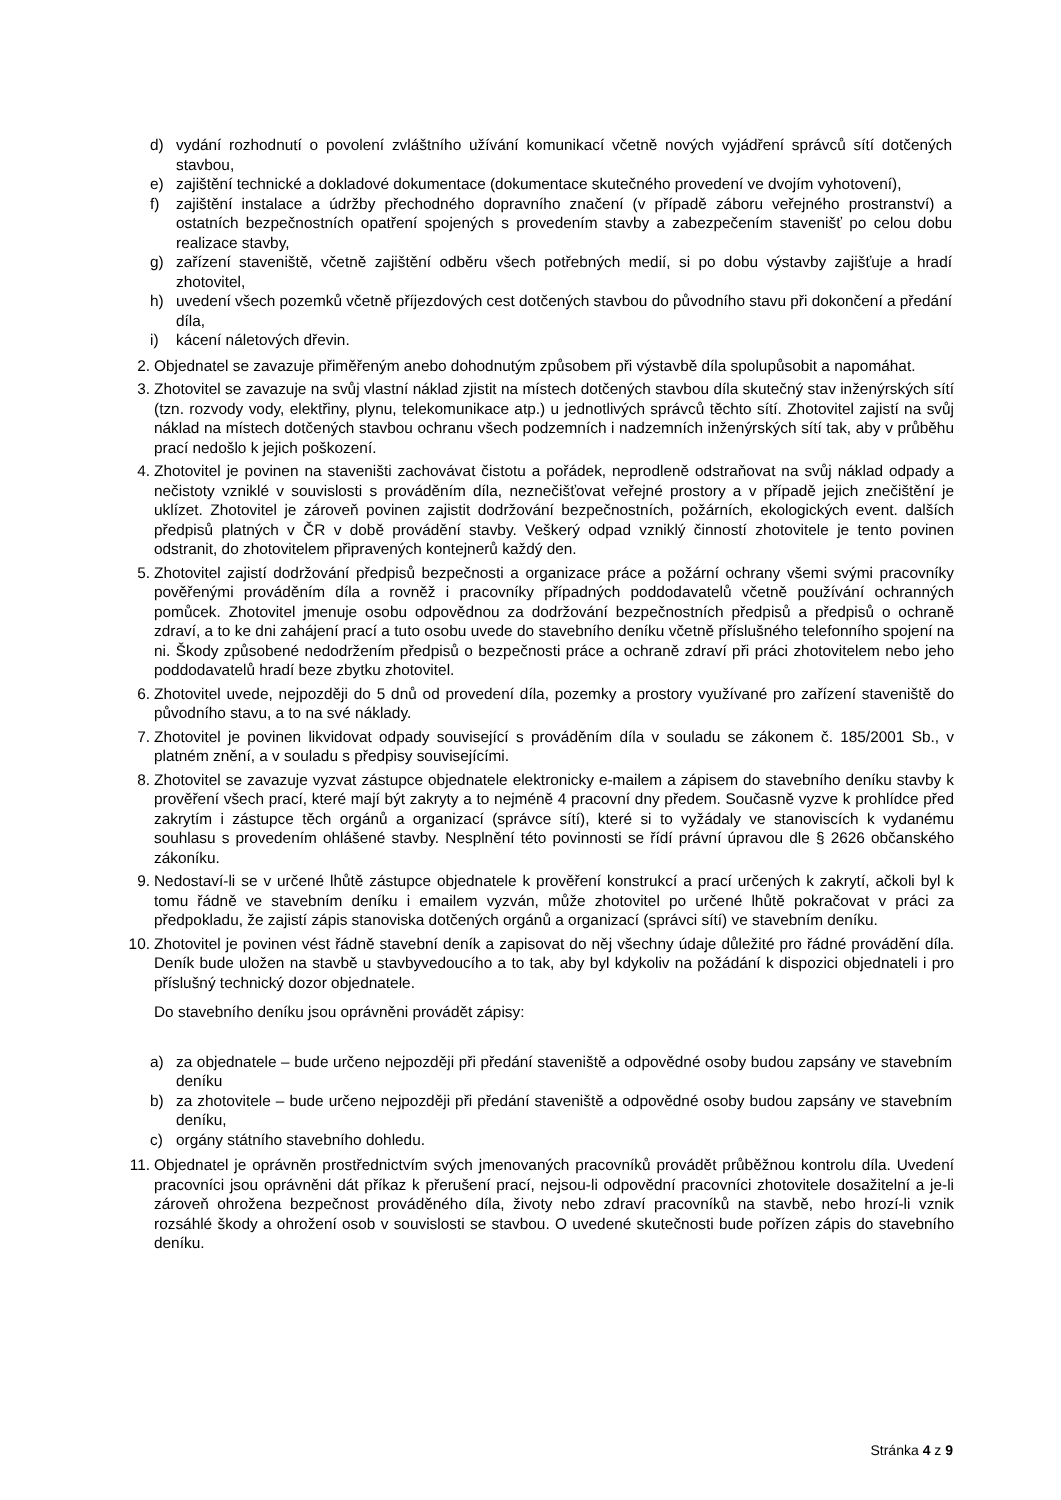d) vydání rozhodnutí o povolení zvláštního užívání komunikací včetně nových vyjádření správců sítí dotčených stavbou,
e) zajištění technické a dokladové dokumentace (dokumentace skutečného provedení ve dvojím vyhotovení),
f) zajištění instalace a údržby přechodného dopravního značení (v případě záboru veřejného prostranství) a ostatních bezpečnostních opatření spojených s provedením stavby a zabezpečením stavenišť po celou dobu realizace stavby,
g) zařízení staveniště, včetně zajištění odběru všech potřebných medií, si po dobu výstavby zajišťuje a hradí zhotovitel,
h) uvedení všech pozemků včetně příjezdových cest dotčených stavbou do původního stavu při dokončení a předání díla,
i) kácení náletových dřevin.
2. Objednatel se zavazuje přiměřeným anebo dohodnutým způsobem při výstavbě díla spolupůsobit a napomáhat.
3. Zhotovitel se zavazuje na svůj vlastní náklad zjistit na místech dotčených stavbou díla skutečný stav inženýrských sítí (tzn. rozvody vody, elektřiny, plynu, telekomunikace atp.) u jednotlivých správců těchto sítí. Zhotovitel zajistí na svůj náklad na místech dotčených stavbou ochranu všech podzemních i nadzemních inženýrských sítí tak, aby v průběhu prací nedošlo k jejich poškození.
4. Zhotovitel je povinen na staveništi zachovávat čistotu a pořádek, neprodleně odstraňovat na svůj náklad odpady a nečistoty vzniklé v souvislosti s prováděním díla, neznečišťovat veřejné prostory a v případě jejich znečištění je uklízet. Zhotovitel je zároveň povinen zajistit dodržování bezpečnostních, požárních, ekologických event. dalších předpisů platných v ČR v době provádění stavby. Veškerý odpad vzniklý činností zhotovitele je tento povinen odstranit, do zhotovitelem připravených kontejnerů každý den.
5. Zhotovitel zajistí dodržování předpisů bezpečnosti a organizace práce a požární ochrany všemi svými pracovníky pověřenými prováděním díla a rovněž i pracovníky případných poddodavatelů včetně používání ochranných pomůcek. Zhotovitel jmenuje osobu odpovědnou za dodržování bezpečnostních předpisů a předpisů o ochraně zdraví, a to ke dni zahájení prací a tuto osobu uvede do stavebního deníku včetně příslušného telefonního spojení na ni. Škody způsobené nedodržením předpisů o bezpečnosti práce a ochraně zdraví při práci zhotovitelem nebo jeho poddodavatelů hradí beze zbytku zhotovitel.
6. Zhotovitel uvede, nejpozději do 5 dnů od provedení díla, pozemky a prostory využívané pro zařízení staveniště do původního stavu, a to na své náklady.
7. Zhotovitel je povinen likvidovat odpady související s prováděním díla v souladu se zákonem č. 185/2001 Sb., v platném znění, a v souladu s předpisy souvisejícími.
8. Zhotovitel se zavazuje vyzvat zástupce objednatele elektronicky e-mailem a zápisem do stavebního deníku stavby k prověření všech prací, které mají být zakryty a to nejméně 4 pracovní dny předem. Současně vyzve k prohlídce před zakrytím i zástupce těch orgánů a organizací (správce sítí), které si to vyžádaly ve stanoviscích k vydanému souhlasu s provedením ohlášené stavby. Nesplnění této povinnosti se řídí právní úpravou dle § 2626 občanského zákoníku.
9. Nedostaví-li se v určené lhůtě zástupce objednatele k prověření konstrukcí a prací určených k zakrytí, ačkoli byl k tomu řádně ve stavebním deníku i emailem vyzván, může zhotovitel po určené lhůtě pokračovat v práci za předpokladu, že zajistí zápis stanoviska dotčených orgánů a organizací (správci sítí) ve stavebním deníku.
10. Zhotovitel je povinen vést řádně stavební deník a zapisovat do něj všechny údaje důležité pro řádné provádění díla. Deník bude uložen na stavbě u stavbyvedoucího a to tak, aby byl kdykoliv na požádání k dispozici objednateli i pro příslušný technický dozor objednatele.
Do stavebního deníku jsou oprávněni provádět zápisy:
a) za objednatele – bude určeno nejpozději při předání staveniště a odpovědné osoby budou zapsány ve stavebním deníku
b) za zhotovitele – bude určeno nejpozději při předání staveniště a odpovědné osoby budou zapsány ve stavebním deníku,
c) orgány státního stavebního dohledu.
11. Objednatel je oprávněn prostřednictvím svých jmenovaných pracovníků provádět průběžnou kontrolu díla. Uvedení pracovníci jsou oprávněni dát příkaz k přerušení prací, nejsou-li odpovědní pracovníci zhotovitele dosažitelní a je-li zároveň ohrožena bezpečnost prováděného díla, životy nebo zdraví pracovníků na stavbě, nebo hrozí-li vznik rozsáhlé škody a ohrožení osob v souvislosti se stavbou. O uvedené skutečnosti bude pořízen zápis do stavebního deníku.
Stránka 4 z 9